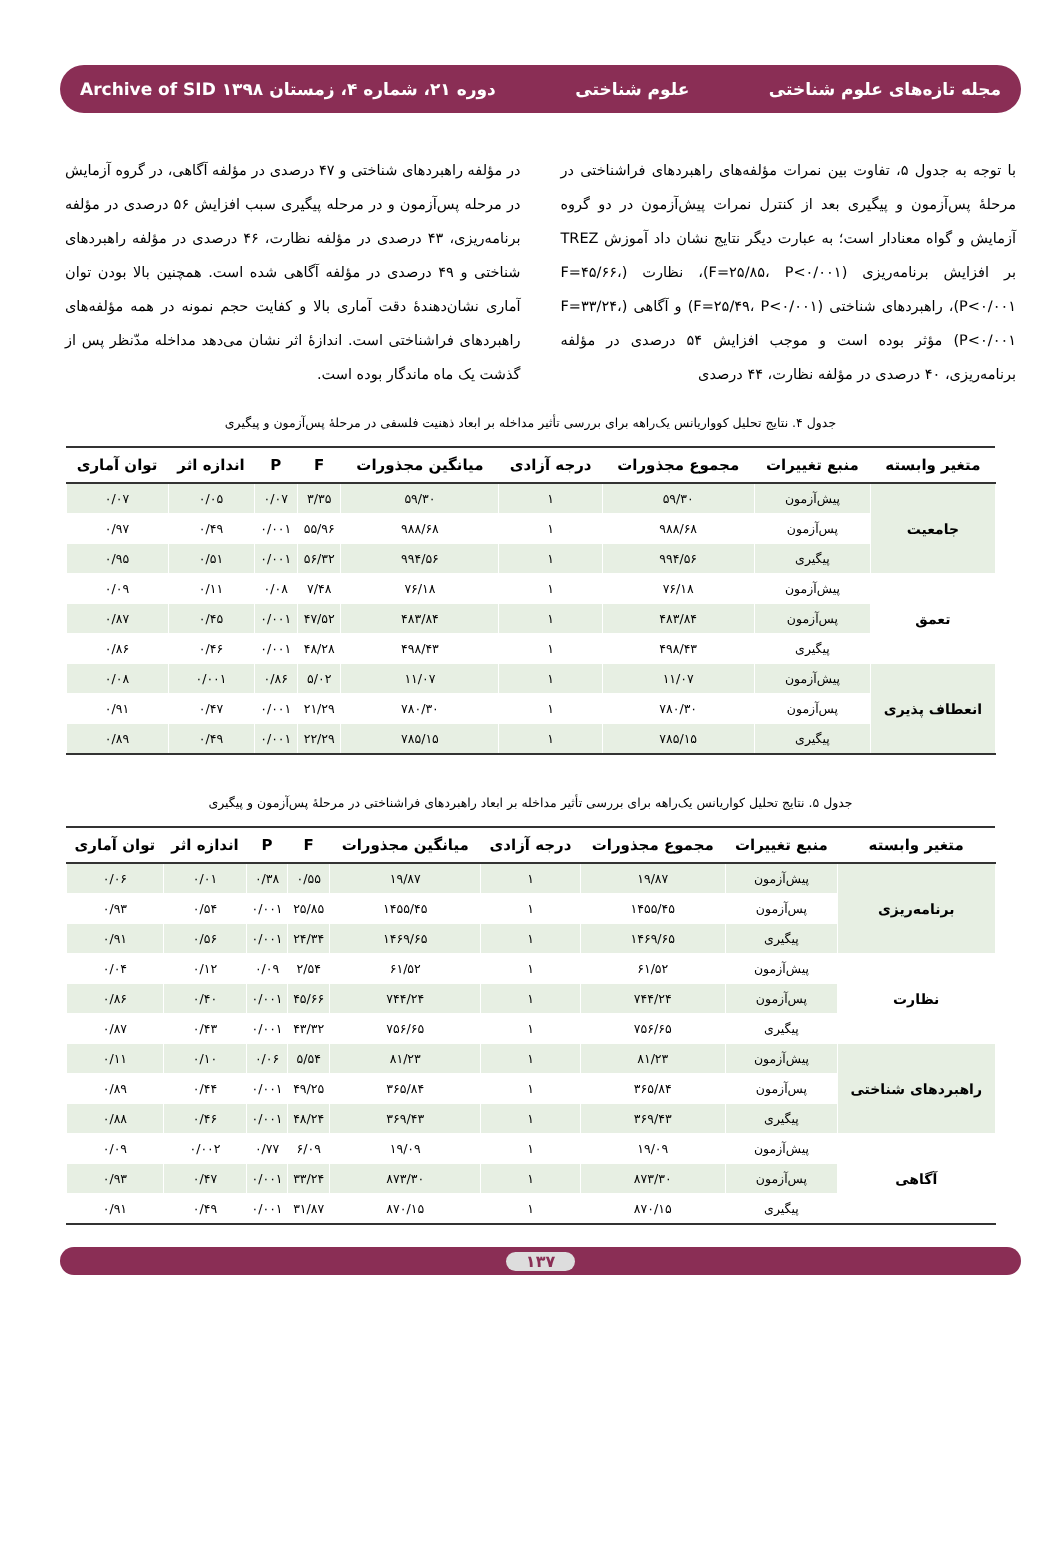مجله تازه‌های علوم شناختی علوم شناختی دوره ۲۱، شماره ۴، زمستان ۱۳۹۸ Archive of SID
با توجه به جدول ۵، تفاوت بین نمرات مؤلفه‌های راهبردهای فراشناختی در مرحلهٔ پس‌آزمون و پیگیری بعد از کنترل نمرات پیش‌آزمون در دو گروه آزمایش و گواه معنادار است؛ به عبارت دیگر نتایج نشان داد آموزش TREZ بر افزایش برنامه‌ریزی (F=۲۵/۸۵، P<۰/۰۰۱)، نظارت (F=۴۵/۶۶، P<۰/۰۰۱)، راهبردهای شناختی (F=۲۵/۴۹، P<۰/۰۰۱) و آگاهی (F=۳۳/۲۴، P<۰/۰۰۱) مؤثر بوده است و موجب افزایش ۵۴ درصدی در مؤلفه برنامه‌ریزی، ۴۰ درصدی در مؤلفه نظارت، ۴۴ درصدی
در مؤلفه راهبردهای شناختی و ۴۷ درصدی در مؤلفه آگاهی، در گروه آزمایش در مرحله پس‌آزمون و در مرحله پیگیری سبب افزایش ۵۶ درصدی در مؤلفه برنامه‌ریزی، ۴۳ درصدی در مؤلفه نظارت، ۴۶ درصدی در مؤلفه راهبردهای شناختی و ۴۹ درصدی در مؤلفه آگاهی شده است. همچنین بالا بودن توان آماری نشان‌دهندهٔ دقت آماری بالا و کفایت حجم نمونه در همه مؤلفه‌های راهبردهای فراشناختی است. اندازهٔ اثر نشان می‌دهد مداخله مدّنظر پس از گذشت یک ماه ماندگار بوده است.
جدول ۴. نتایج تحلیل کوواریانس یک‌راهه برای بررسی تأثیر مداخله بر ابعاد ذهنیت فلسفی در مرحلهٔ پس‌آزمون و پیگیری
| متغیر وابسته | منبع تغییرات | مجموع مجذورات | درجه آزادی | میانگین مجذورات | F | P | اندازه اثر | توان آماری |
| --- | --- | --- | --- | --- | --- | --- | --- | --- |
| جامعیت | پیش‌آزمون | ۵۹/۳۰ | ۱ | ۵۹/۳۰ | ۳/۳۵ | ۰/۰۷ | ۰/۰۵ | ۰/۰۷ |
| | پس‌آزمون | ۹۸۸/۶۸ | ۱ | ۹۸۸/۶۸ | ۵۵/۹۶ | ۰/۰۰۱ | ۰/۴۹ | ۰/۹۷ |
| | پیگیری | ۹۹۴/۵۶ | ۱ | ۹۹۴/۵۶ | ۵۶/۳۲ | ۰/۰۰۱ | ۰/۵۱ | ۰/۹۵ |
| تعمق | پیش‌آزمون | ۷۶/۱۸ | ۱ | ۷۶/۱۸ | ۷/۴۸ | ۰/۰۸ | ۰/۱۱ | ۰/۰۹ |
| | پس‌آزمون | ۴۸۳/۸۴ | ۱ | ۴۸۳/۸۴ | ۴۷/۵۲ | ۰/۰۰۱ | ۰/۴۵ | ۰/۸۷ |
| | پیگیری | ۴۹۸/۴۳ | ۱ | ۴۹۸/۴۳ | ۴۸/۲۸ | ۰/۰۰۱ | ۰/۴۶ | ۰/۸۶ |
| انعطاف پذیری | پیش‌آزمون | ۱۱/۰۷ | ۱ | ۱۱/۰۷ | ۵/۰۲ | ۰/۸۶ | ۰/۰۰۱ | ۰/۰۸ |
| | پس‌آزمون | ۷۸۰/۳۰ | ۱ | ۷۸۰/۳۰ | ۲۱/۲۹ | ۰/۰۰۱ | ۰/۴۷ | ۰/۹۱ |
| | پیگیری | ۷۸۵/۱۵ | ۱ | ۷۸۵/۱۵ | ۲۲/۲۹ | ۰/۰۰۱ | ۰/۴۹ | ۰/۸۹ |
جدول ۵. نتایج تحلیل کواریانس یک‌راهه برای بررسی تأثیر مداخله بر ابعاد راهبردهای فراشناختی در مرحلهٔ پس‌آزمون و پیگیری
| متغیر وابسته | منبع تغییرات | مجموع مجذورات | درجه آزادی | میانگین مجذورات | F | P | اندازه اثر | توان آماری |
| --- | --- | --- | --- | --- | --- | --- | --- | --- |
| برنامه‌ریزی | پیش‌آزمون | ۱۹/۸۷ | ۱ | ۱۹/۸۷ | ۰/۵۵ | ۰/۳۸ | ۰/۰۱ | ۰/۰۶ |
| | پس‌آزمون | ۱۴۵۵/۴۵ | ۱ | ۱۴۵۵/۴۵ | ۲۵/۸۵ | ۰/۰۰۱ | ۰/۵۴ | ۰/۹۳ |
| | پیگیری | ۱۴۶۹/۶۵ | ۱ | ۱۴۶۹/۶۵ | ۲۴/۳۴ | ۰/۰۰۱ | ۰/۵۶ | ۰/۹۱ |
| نظارت | پیش‌آزمون | ۶۱/۵۲ | ۱ | ۶۱/۵۲ | ۲/۵۴ | ۰/۰۹ | ۰/۱۲ | ۰/۰۴ |
| | پس‌آزمون | ۷۴۴/۲۴ | ۱ | ۷۴۴/۲۴ | ۴۵/۶۶ | ۰/۰۰۱ | ۰/۴۰ | ۰/۸۶ |
| | پیگیری | ۷۵۶/۶۵ | ۱ | ۷۵۶/۶۵ | ۴۳/۳۲ | ۰/۰۰۱ | ۰/۴۳ | ۰/۸۷ |
| راهبردهای شناختی | پیش‌آزمون | ۸۱/۲۳ | ۱ | ۸۱/۲۳ | ۵/۵۴ | ۰/۰۶ | ۰/۱۰ | ۰/۱۱ |
| | پس‌آزمون | ۳۶۵/۸۴ | ۱ | ۳۶۵/۸۴ | ۴۹/۲۵ | ۰/۰۰۱ | ۰/۴۴ | ۰/۸۹ |
| | پیگیری | ۳۶۹/۴۳ | ۱ | ۳۶۹/۴۳ | ۴۸/۲۴ | ۰/۰۰۱ | ۰/۴۶ | ۰/۸۸ |
| آگاهی | پیش‌آزمون | ۱۹/۰۹ | ۱ | ۱۹/۰۹ | ۶/۰۹ | ۰/۷۷ | ۰/۰۰۲ | ۰/۰۹ |
| | پس‌آزمون | ۸۷۳/۳۰ | ۱ | ۸۷۳/۳۰ | ۳۳/۲۴ | ۰/۰۰۱ | ۰/۴۷ | ۰/۹۳ |
| | پیگیری | ۸۷۰/۱۵ | ۱ | ۸۷۰/۱۵ | ۳۱/۸۷ | ۰/۰۰۱ | ۰/۴۹ | ۰/۹۱ |
۱۳۷